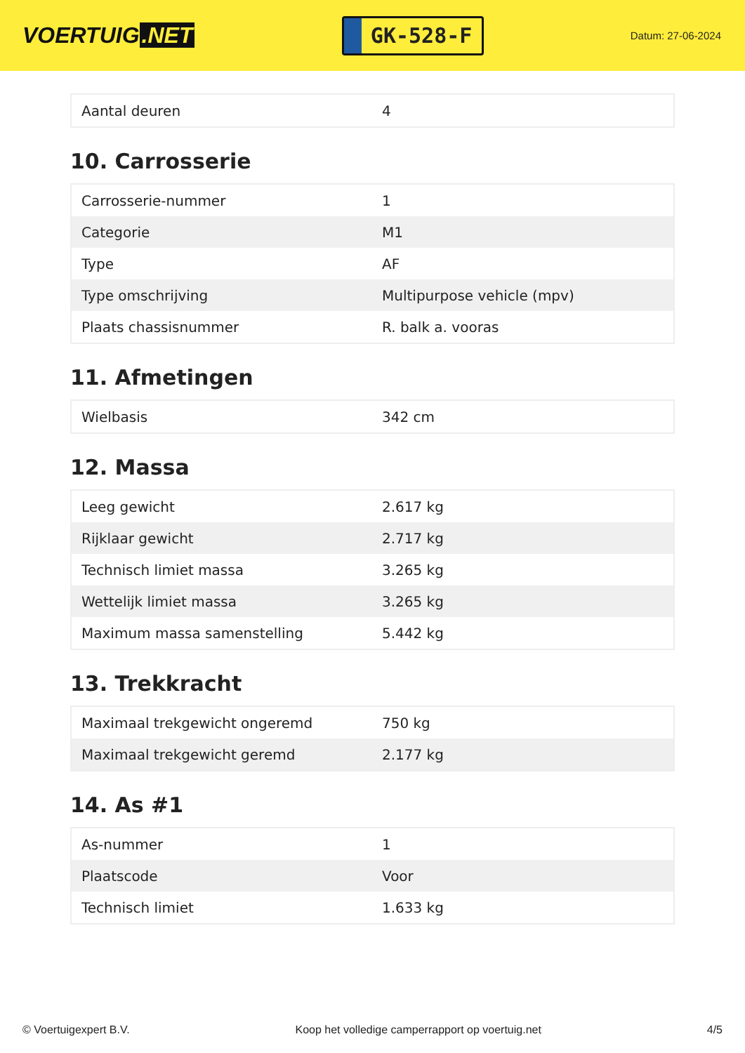VOERTUIG.NET
GK-528-F
Datum: 27-06-2024
| Aantal deuren | 4 |
10. Carrosserie
| Carrosserie-nummer | 1 |
| Categorie | M1 |
| Type | AF |
| Type omschrijving | Multipurpose vehicle (mpv) |
| Plaats chassisnummer | R. balk a. vooras |
11. Afmetingen
| Wielbasis | 342 cm |
12. Massa
| Leeg gewicht | 2.617 kg |
| Rijklaar gewicht | 2.717 kg |
| Technisch limiet massa | 3.265 kg |
| Wettelijk limiet massa | 3.265 kg |
| Maximum massa samenstelling | 5.442 kg |
13. Trekkracht
| Maximaal trekgewicht ongeremd | 750 kg |
| Maximaal trekgewicht geremd | 2.177 kg |
14. As #1
| As-nummer | 1 |
| Plaatscode | Voor |
| Technisch limiet | 1.633 kg |
© Voertuigexpert B.V. Koop het volledige camperrapport op voertuig.net 4/5